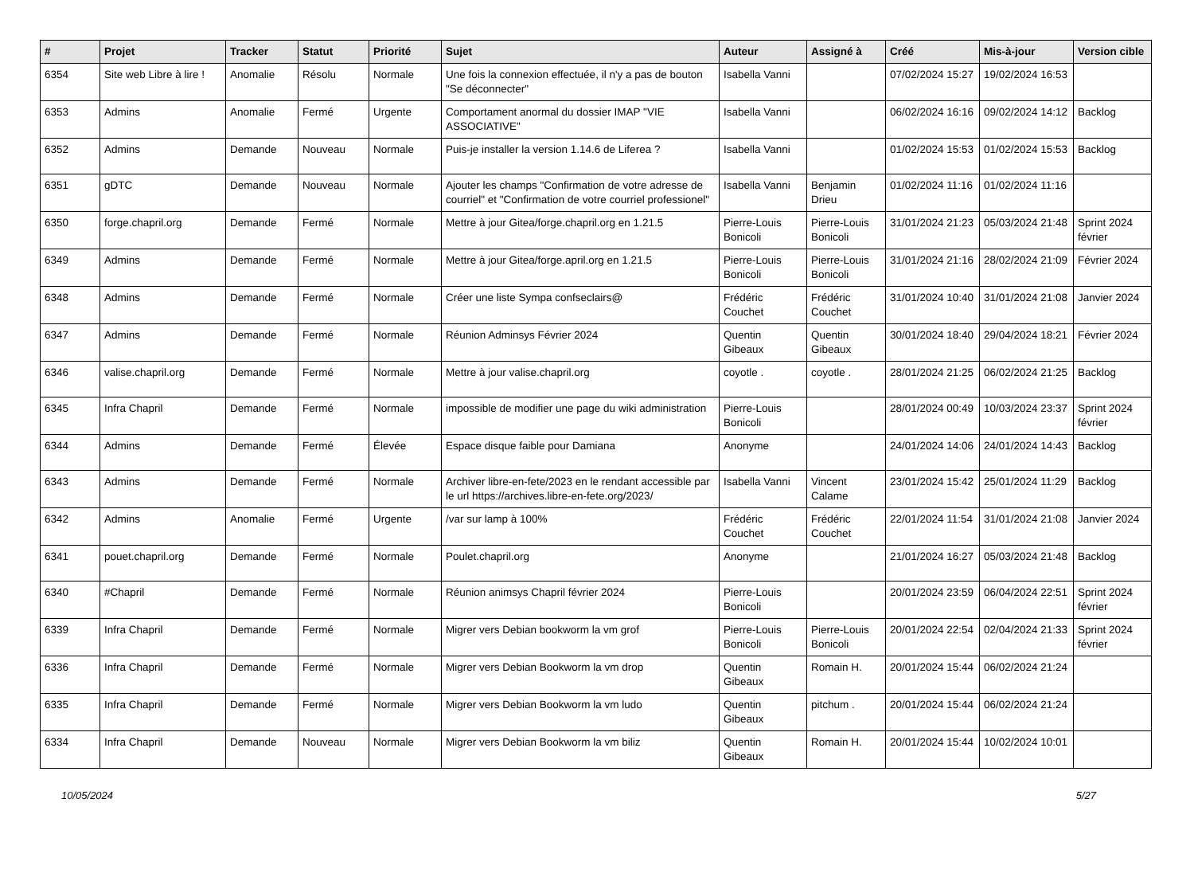| # | Projet | Tracker | Statut | Priorité | Sujet | Auteur | Assigné à | Créé | Mis-à-jour | Version cible |
| --- | --- | --- | --- | --- | --- | --- | --- | --- | --- | --- |
| 6354 | Site web Libre à lire ! | Anomalie | Résolu | Normale | Une fois la connexion effectuée, il n'y a pas de bouton "Se déconnecter" | Isabella Vanni | | 07/02/2024 15:27 | 19/02/2024 16:53 | |
| 6353 | Admins | Anomalie | Fermé | Urgente | Comportament anormal du dossier IMAP "VIE ASSOCIATIVE" | Isabella Vanni | | 06/02/2024 16:16 | 09/02/2024 14:12 | Backlog |
| 6352 | Admins | Demande | Nouveau | Normale | Puis-je installer la version 1.14.6 de Liferea ? | Isabella Vanni | | 01/02/2024 15:53 | 01/02/2024 15:53 | Backlog |
| 6351 | gDTC | Demande | Nouveau | Normale | Ajouter les champs "Confirmation de votre adresse de courriel" et "Confirmation de votre courriel professionel" | Isabella Vanni | Benjamin Drieu | 01/02/2024 11:16 | 01/02/2024 11:16 | |
| 6350 | forge.chapril.org | Demande | Fermé | Normale | Mettre à jour Gitea/forge.chapril.org en 1.21.5 | Pierre-Louis Bonicoli | Pierre-Louis Bonicoli | 31/01/2024 21:23 | 05/03/2024 21:48 | Sprint 2024 février |
| 6349 | Admins | Demande | Fermé | Normale | Mettre à jour Gitea/forge.april.org en 1.21.5 | Pierre-Louis Bonicoli | Pierre-Louis Bonicoli | 31/01/2024 21:16 | 28/02/2024 21:09 | Février 2024 |
| 6348 | Admins | Demande | Fermé | Normale | Créer une liste Sympa confseclairs@ | Frédéric Couchet | Frédéric Couchet | 31/01/2024 10:40 | 31/01/2024 21:08 | Janvier 2024 |
| 6347 | Admins | Demande | Fermé | Normale | Réunion Adminsys Février 2024 | Quentin Gibeaux | Quentin Gibeaux | 30/01/2024 18:40 | 29/04/2024 18:21 | Février 2024 |
| 6346 | valise.chapril.org | Demande | Fermé | Normale | Mettre à jour valise.chapril.org | coyotle . | coyotle . | 28/01/2024 21:25 | 06/02/2024 21:25 | Backlog |
| 6345 | Infra Chapril | Demande | Fermé | Normale | impossible de modifier une page du wiki administration | Pierre-Louis Bonicoli | | 28/01/2024 00:49 | 10/03/2024 23:37 | Sprint 2024 février |
| 6344 | Admins | Demande | Fermé | Élevée | Espace disque faible pour Damiana | Anonyme | | 24/01/2024 14:06 | 24/01/2024 14:43 | Backlog |
| 6343 | Admins | Demande | Fermé | Normale | Archiver libre-en-fete/2023 en le rendant accessible par le url https://archives.libre-en-fete.org/2023/ | Isabella Vanni | Vincent Calame | 23/01/2024 15:42 | 25/01/2024 11:29 | Backlog |
| 6342 | Admins | Anomalie | Fermé | Urgente | /var sur lamp à 100% | Frédéric Couchet | Frédéric Couchet | 22/01/2024 11:54 | 31/01/2024 21:08 | Janvier 2024 |
| 6341 | pouet.chapril.org | Demande | Fermé | Normale | Poulet.chapril.org | Anonyme | | 21/01/2024 16:27 | 05/03/2024 21:48 | Backlog |
| 6340 | #Chapril | Demande | Fermé | Normale | Réunion animsys Chapril février 2024 | Pierre-Louis Bonicoli | | 20/01/2024 23:59 | 06/04/2024 22:51 | Sprint 2024 février |
| 6339 | Infra Chapril | Demande | Fermé | Normale | Migrer vers Debian bookworm la vm grof | Pierre-Louis Bonicoli | Pierre-Louis Bonicoli | 20/01/2024 22:54 | 02/04/2024 21:33 | Sprint 2024 février |
| 6336 | Infra Chapril | Demande | Fermé | Normale | Migrer vers Debian Bookworm la vm drop | Quentin Gibeaux | Romain H. | 20/01/2024 15:44 | 06/02/2024 21:24 | |
| 6335 | Infra Chapril | Demande | Fermé | Normale | Migrer vers Debian Bookworm la vm ludo | Quentin Gibeaux | pitchum . | 20/01/2024 15:44 | 06/02/2024 21:24 | |
| 6334 | Infra Chapril | Demande | Nouveau | Normale | Migrer vers Debian Bookworm la vm biliz | Quentin Gibeaux | Romain H. | 20/01/2024 15:44 | 10/02/2024 10:01 | |
10/05/2024 5/27